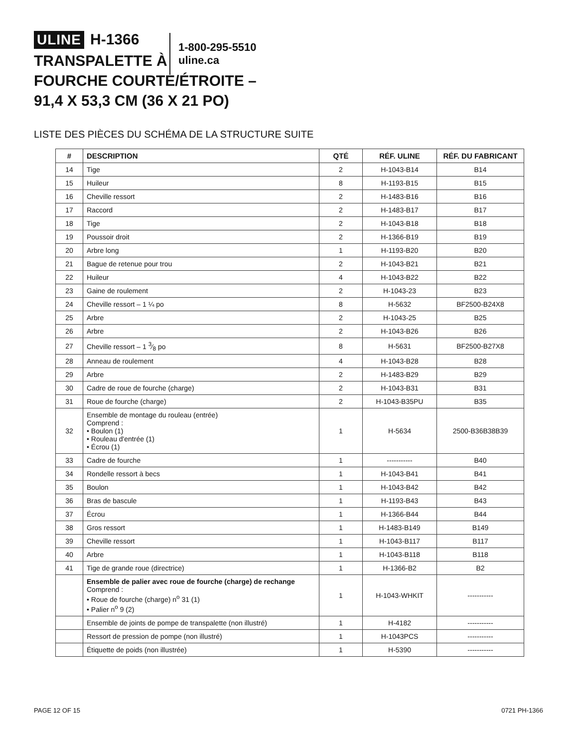ULINE H-1366
TRANSPALETTE À
FOURCHE COURTE/ÉTROITE –
91,4 X 53,3 CM (36 X 21 PO)
1-800-295-5510
uline.ca
LISTE DES PIÈCES DU SCHÉMA DE LA STRUCTURE SUITE
| # | DESCRIPTION | QTÉ | RÉF. ULINE | RÉF. DU FABRICANT |
| --- | --- | --- | --- | --- |
| 14 | Tige | 2 | H-1043-B14 | B14 |
| 15 | Huileur | 8 | H-1193-B15 | B15 |
| 16 | Cheville ressort | 2 | H-1483-B16 | B16 |
| 17 | Raccord | 2 | H-1483-B17 | B17 |
| 18 | Tige | 2 | H-1043-B18 | B18 |
| 19 | Poussoir droit | 2 | H-1366-B19 | B19 |
| 20 | Arbre long | 1 | H-1193-B20 | B20 |
| 21 | Bague de retenue pour trou | 2 | H-1043-B21 | B21 |
| 22 | Huileur | 4 | H-1043-B22 | B22 |
| 23 | Gaine de roulement | 2 | H-1043-23 | B23 |
| 24 | Cheville ressort – 1 ¼ po | 8 | H-5632 | BF2500-B24X8 |
| 25 | Arbre | 2 | H-1043-25 | B25 |
| 26 | Arbre | 2 | H-1043-B26 | B26 |
| 27 | Cheville ressort – 1 3⁄8 po | 8 | H-5631 | BF2500-B27X8 |
| 28 | Anneau de roulement | 4 | H-1043-B28 | B28 |
| 29 | Arbre | 2 | H-1483-B29 | B29 |
| 30 | Cadre de roue de fourche (charge) | 2 | H-1043-B31 | B31 |
| 31 | Roue de fourche (charge) | 2 | H-1043-B35PU | B35 |
| 32 | Ensemble de montage du rouleau (entrée) Comprend : • Boulon (1) • Rouleau d'entrée (1) • Écrou (1) | 1 | H-5634 | 2500-B36B38B39 |
| 33 | Cadre de fourche | 1 | ----------- | B40 |
| 34 | Rondelle ressort à becs | 1 | H-1043-B41 | B41 |
| 35 | Boulon | 1 | H-1043-B42 | B42 |
| 36 | Bras de bascule | 1 | H-1193-B43 | B43 |
| 37 | Écrou | 1 | H-1366-B44 | B44 |
| 38 | Gros ressort | 1 | H-1483-B149 | B149 |
| 39 | Cheville ressort | 1 | H-1043-B117 | B117 |
| 40 | Arbre | 1 | H-1043-B118 | B118 |
| 41 | Tige de grande roue (directrice) | 1 | H-1366-B2 | B2 |
| | Ensemble de palier avec roue de fourche (charge) de rechange Comprend : • Roue de fourche (charge) n<sup>o</sup> 31 (1) • Palier n<sup>o</sup> 9 (2) | 1 | H-1043-WHKIT | ----------- |
| | Ensemble de joints de pompe de transpalette (non illustré) | 1 | H-4182 | ----------- |
| | Ressort de pression de pompe (non illustré) | 1 | H-1043PCS | ----------- |
| | Étiquette de poids (non illustrée) | 1 | H-5390 | ----------- |
PAGE 12 OF 15 0721 PH-1366